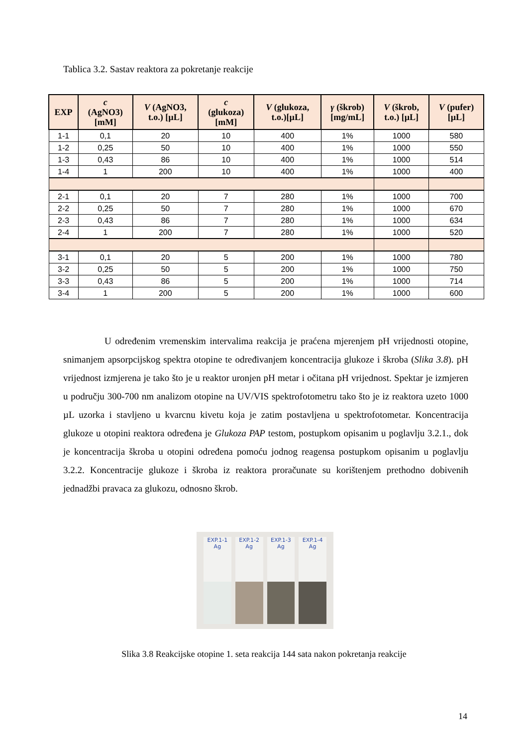Tablica 3.2. Sastav reaktora za pokretanje reakcije
| EXP | c (AgNO3) [mM] | V (AgNO3, t.o.) [µL] | c (glukoza) [mM] | V (glukoza, t.o.)[µL] | γ (škrob) [mg/mL] | V (škrob, t.o.) [µL] | V (pufer) [µL] |
| --- | --- | --- | --- | --- | --- | --- | --- |
| 1-1 | 0,1 | 20 | 10 | 400 | 1% | 1000 | 580 |
| 1-2 | 0,25 | 50 | 10 | 400 | 1% | 1000 | 550 |
| 1-3 | 0,43 | 86 | 10 | 400 | 1% | 1000 | 514 |
| 1-4 | 1 | 200 | 10 | 400 | 1% | 1000 | 400 |
| 2-1 | 0,1 | 20 | 7 | 280 | 1% | 1000 | 700 |
| 2-2 | 0,25 | 50 | 7 | 280 | 1% | 1000 | 670 |
| 2-3 | 0,43 | 86 | 7 | 280 | 1% | 1000 | 634 |
| 2-4 | 1 | 200 | 7 | 280 | 1% | 1000 | 520 |
| 3-1 | 0,1 | 20 | 5 | 200 | 1% | 1000 | 780 |
| 3-2 | 0,25 | 50 | 5 | 200 | 1% | 1000 | 750 |
| 3-3 | 0,43 | 86 | 5 | 200 | 1% | 1000 | 714 |
| 3-4 | 1 | 200 | 5 | 200 | 1% | 1000 | 600 |
U određenim vremenskim intervalima reakcija je praćena mjerenjem pH vrijednosti otopine, snimanjem apsorpcijskog spektra otopine te određivanjem koncentracija glukoze i škroba (Slika 3.8). pH vrijednost izmjerena je tako što je u reaktor uronjen pH metar i očitana pH vrijednost. Spektar je izmjeren u području 300-700 nm analizom otopine na UV/VIS spektrofotometru tako što je iz reaktora uzeto 1000 µL uzorka i stavljeno u kvarcnu kivetu koja je zatim postavljena u spektrofotometar. Koncentracija glukoze u otopini reaktora određena je Glukoza PAP testom, postupkom opisanim u poglavlju 3.2.1., dok je koncentracija škroba u otopini određena pomoću jodnog reagensa postupkom opisanim u poglavlju 3.2.2. Koncentracije glukoze i škroba iz reaktora proračunate su korištenjem prethodno dobivenih jednadžbi pravaca za glukozu, odnosno škrob.
EXP.1-1
Ag
EXP.1-2
Ag
EXP.1-3
Ag
EXP.1-4
Ag
Slika 3.8 Reakcijske otopine 1. seta reakcija 144 sata nakon pokretanja reakcije
14